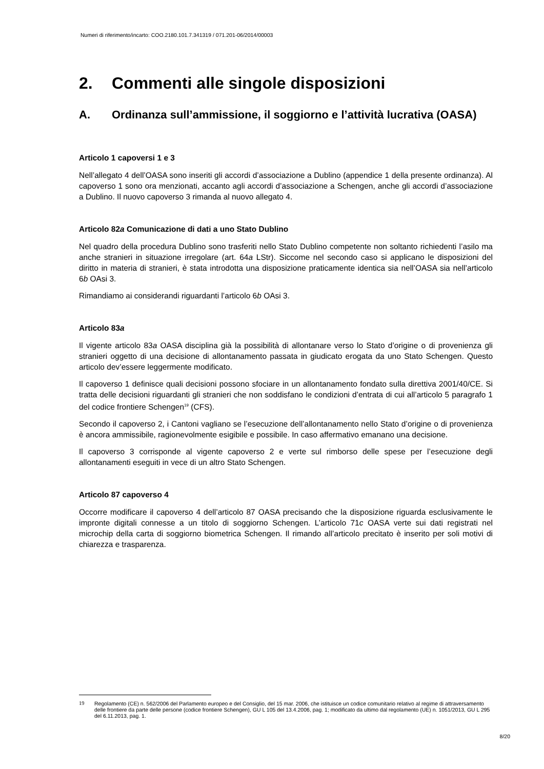Numeri di riferimento/incarto: COO.2180.101.7.341319 / 071.201-06/2014/00003
2. Commenti alle singole disposizioni
A. Ordinanza sull’ammissione, il soggiorno e l’attività lucrativa (OASA)
Articolo 1 capoversi 1 e 3
Nell’allegato 4 dell’OASA sono inseriti gli accordi d’associazione a Dublino (appendice 1 della presente ordinanza). Al capoverso 1 sono ora menzionati, accanto agli accordi d’associazione a Schengen, anche gli accordi d’associazione a Dublino. Il nuovo capoverso 3 rimanda al nuovo allegato 4.
Articolo 82a Comunicazione di dati a uno Stato Dublino
Nel quadro della procedura Dublino sono trasferiti nello Stato Dublino competente non soltanto richiedenti l’asilo ma anche stranieri in situazione irregolare (art. 64a LStr). Siccome nel secondo caso si applicano le disposizioni del diritto in materia di stranieri, è stata introdotta una disposizione praticamente identica sia nell’OASA sia nell’articolo 6b OAsi 3.
Rimandiamo ai considerandi riguardanti l’articolo 6b OAsi 3.
Articolo 83a
Il vigente articolo 83a OASA disciplina già la possibilità di allontanare verso lo Stato d’origine o di provenienza gli stranieri oggetto di una decisione di allontanamento passata in giudicato erogata da uno Stato Schengen. Questo articolo dev’essere leggermente modificato.
Il capoverso 1 definisce quali decisioni possono sfociare in un allontanamento fondato sulla direttiva 2001/40/CE. Si tratta delle decisioni riguardanti gli stranieri che non soddisfano le condizioni d’entrata di cui all’articolo 5 paragrafo 1 del codice frontiere Schengen<sup>19</sup> (CFS).
Secondo il capoverso 2, i Cantoni vagliano se l’esecuzione dell’allontanamento nello Stato d’origine o di provenienza è ancora ammissibile, ragionevolmente esigibile e possibile. In caso affermativo emanano una decisione.
Il capoverso 3 corrisponde al vigente capoverso 2 e verte sul rimborso delle spese per l’esecuzione degli allontanamenti eseguiti in vece di un altro Stato Schengen.
Articolo 87 capoverso 4
Occorre modificare il capoverso 4 dell’articolo 87 OASA precisando che la disposizione riguarda esclusivamente le impronte digitali connesse a un titolo di soggiorno Schengen. L’articolo 71c OASA verte sui dati registrati nel microchip della carta di soggiorno biometrica Schengen. Il rimando all’articolo precitato è inserito per soli motivi di chiarezza e trasparenza.
19 Regolamento (CE) n. 562/2006 del Parlamento europeo e del Consiglio, del 15 mar. 2006, che istituisce un codice comunitario relativo al regime di attraversamento delle frontiere da parte delle persone (codice frontiere Schengen), GU L 105 del 13.4.2006, pag. 1; modificato da ultimo dal regolamento (UE) n. 1051/2013, GU L 295 del 6.11.2013, pag. 1.
8/20